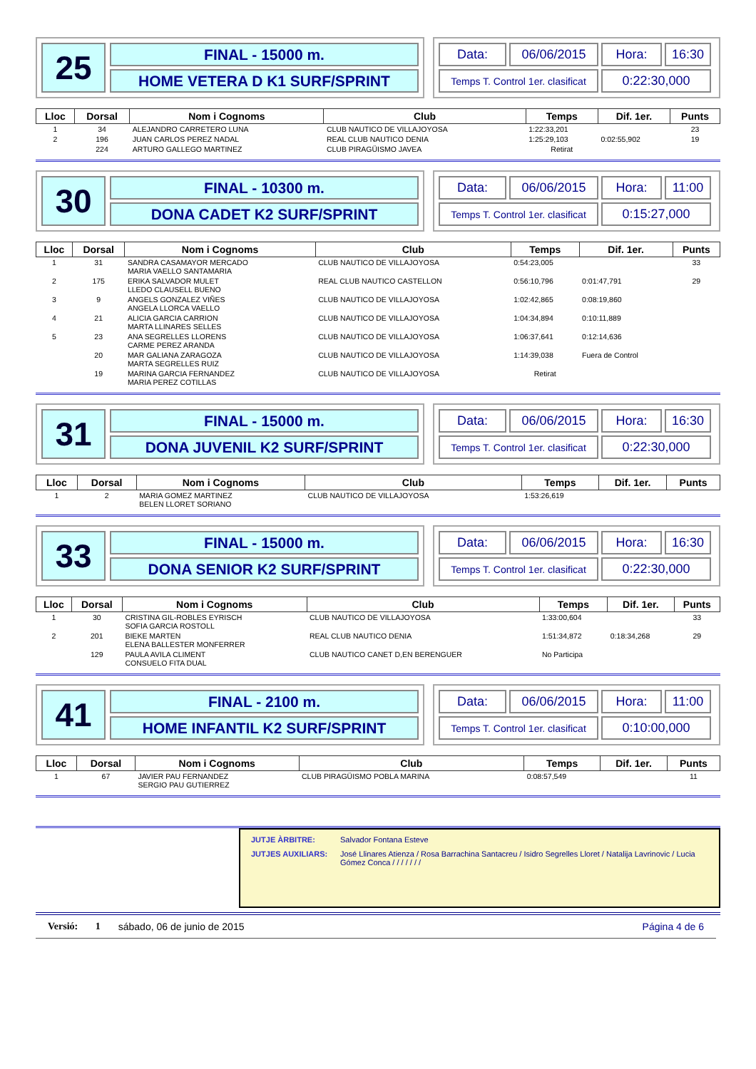25
FINAL - 15000 m.
HOME VETERA D K1 SURF/SPRINT
Data:
06/06/2015
Hora:
16:30
Temps T. Control 1er. clasificat
0:22:30,000
| Lloc | Dorsal | Nom i Cognoms | Club | Temps | Dif. 1er. | Punts |
| --- | --- | --- | --- | --- | --- | --- |
| 1 | 34 | ALEJANDRO CARRETERO LUNA | CLUB NAUTICO DE VILLAJOYOSA | 1:22:33,201 | | 23 |
| 2 | 196 | JUAN CARLOS PEREZ NADAL | REAL CLUB NAUTICO DENIA | 1:25:29,103 | 0:02:55,902 | 19 |
| | 224 | ARTURO GALLEGO MARTINEZ | CLUB PIRAGÜISMO JAVEA | Retirat | | |
30
FINAL - 10300 m.
DONA CADET K2 SURF/SPRINT
Data:
06/06/2015
Hora:
11:00
Temps T. Control 1er. clasificat
0:15:27,000
| Lloc | Dorsal | Nom i Cognoms | Club | Temps | Dif. 1er. | Punts |
| --- | --- | --- | --- | --- | --- | --- |
| 1 | 31 | SANDRA CASAMAYOR MERCADO MARIA VAELLO SANTAMARIA | CLUB NAUTICO DE VILLAJOYOSA | 0:54:23,005 | | 33 |
| 2 | 175 | ERIKA SALVADOR MULET LLEDO CLAUSELL BUENO | REAL CLUB NAUTICO CASTELLON | 0:56:10,796 | 0:01:47,791 | 29 |
| 3 | 9 | ANGELS GONZALEZ VIÑES ANGELA LLORCA VAELLO | CLUB NAUTICO DE VILLAJOYOSA | 1:02:42,865 | 0:08:19,860 | |
| 4 | 21 | ALICIA GARCIA CARRION MARTA LLINARES SELLES | CLUB NAUTICO DE VILLAJOYOSA | 1:04:34,894 | 0:10:11,889 | |
| 5 | 23 | ANA SEGRELLES LLORENS CARME PEREZ ARANDA | CLUB NAUTICO DE VILLAJOYOSA | 1:06:37,641 | 0:12:14,636 | |
| | 20 | MAR GALIANA ZARAGOZA MARTA SEGRELLES RUIZ | CLUB NAUTICO DE VILLAJOYOSA | 1:14:39,038 | Fuera de Control | |
| | 19 | MARINA GARCIA FERNANDEZ MARIA PEREZ COTILLAS | CLUB NAUTICO DE VILLAJOYOSA | Retirat | | |
31
FINAL - 15000 m.
DONA JUVENIL K2 SURF/SPRINT
Data:
06/06/2015
Hora:
16:30
Temps T. Control 1er. clasificat
0:22:30,000
| Lloc | Dorsal | Nom i Cognoms | Club | Temps | Dif. 1er. | Punts |
| --- | --- | --- | --- | --- | --- | --- |
| 1 | 2 | MARIA GOMEZ MARTINEZ BELEN LLORET SORIANO | CLUB NAUTICO DE VILLAJOYOSA | 1:53:26,619 | | |
33
FINAL - 15000 m.
DONA SENIOR K2 SURF/SPRINT
Data:
06/06/2015
Hora:
16:30
Temps T. Control 1er. clasificat
0:22:30,000
| Lloc | Dorsal | Nom i Cognoms | Club | Temps | Dif. 1er. | Punts |
| --- | --- | --- | --- | --- | --- | --- |
| 1 | 30 | CRISTINA GIL-ROBLES EYRISCH SOFIA GARCIA ROSTOLL | CLUB NAUTICO DE VILLAJOYOSA | 1:33:00,604 | | 33 |
| 2 | 201 | BIEKE MARTEN ELENA BALLESTER MONFERRER | REAL CLUB NAUTICO DENIA | 1:51:34,872 | 0:18:34,268 | 29 |
| | 129 | PAULA AVILA CLIMENT CONSUELO FITA DUAL | CLUB NAUTICO CANET D,EN BERENGUER | No Participa | | |
41
FINAL - 2100 m.
HOME INFANTIL K2 SURF/SPRINT
Data:
06/06/2015
Hora:
11:00
Temps T. Control 1er. clasificat
0:10:00,000
| Lloc | Dorsal | Nom i Cognoms | Club | Temps | Dif. 1er. | Punts |
| --- | --- | --- | --- | --- | --- | --- |
| 1 | 67 | JAVIER PAU FERNANDEZ SERGIO PAU GUTIERREZ | CLUB PIRAGÜISMO POBLA MARINA | 0:08:57,549 | | 11 |
JUTJE ÀRBITRE: Salvador Fontana Esteve
JUTJES AUXILIARS: José Llinares Atienza / Rosa Barrachina Santacreu / Isidro Segrelles Lloret / Natalija Lavrinovic / Lucia Gómez Conca / / / / / / /
Versió: 1 sábado, 06 de junio de 2015 Página 4 de 6